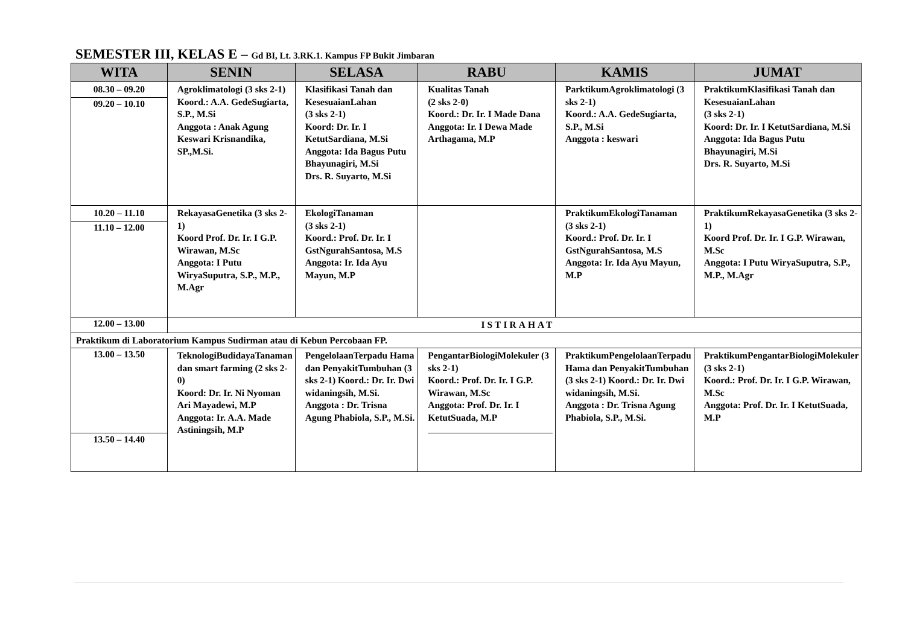SEMESTER III, KELAS E – Gd BI, Lt. 3.RK.1. Kampus FP Bukit Jimbaran
| WITA | SENIN | SELASA | RABU | KAMIS | JUMAT |
| --- | --- | --- | --- | --- | --- |
| 08.30 – 09.20 09.20 – 10.10 | Agroklimatologi (3 sks 2-1) Koord.: A.A. GedeSugiarta, S.P., M.Si Anggota : Anak Agung Keswari Krisnandika, SP.,M.Si. | Klasifikasi Tanah dan KesesuaianLahan (3 sks 2-1) Koord: Dr. Ir. I KetutSardiana, M.Si Anggota: Ida Bagus Putu Bhayunagiri, M.Si Drs. R. Suyarto, M.Si | Kualitas Tanah (2 sks 2-0) Koord.: Dr. Ir. I Made Dana Anggota: Ir. I Dewa Made Arthagama, M.P | ParktikumAgroklimatologi (3 sks 2-1) Koord.: A.A. GedeSugiarta, S.P., M.Si Anggota : keswari | PraktikumKlasifikasi Tanah dan KesesuaianLahan (3 sks 2-1) Koord: Dr. Ir. I KetutSardiana, M.Si Anggota: Ida Bagus Putu Bhayunagiri, M.Si Drs. R. Suyarto, M.Si |
| 10.20 – 11.10 11.10 – 12.00 | RekayasaGenetika (3 sks 2-1) Koord Prof. Dr. Ir. I G.P. Wirawan, M.Sc Anggota: I Putu WiryaSuputra, S.P., M.P., M.Agr | EkologiTanaman (3 sks 2-1) Koord.: Prof. Dr. Ir. I GstNgurahSantosa, M.S Anggota: Ir. Ida Ayu Mayun, M.P | | PraktikumEkologiTanaman (3 sks 2-1) Koord.: Prof. Dr. Ir. I GstNgurahSantosa, M.S Anggota: Ir. Ida Ayu Mayun, M.P | PraktikumRekayasaGenetika (3 sks 2-1) Koord Prof. Dr. Ir. I G.P. Wirawan, M.Sc Anggota: I Putu WiryaSuputra, S.P., M.P., M.Agr |
| 12.00 – 13.00 | ISTIRAHAT | | | | |
| Praktikum di Laboratorium Kampus Sudirman atau di Kebun Percobaan FP. | | | | | |
| 13.00 – 13.50 13.50 – 14.40 | TeknologiBudidayaTanaman dan smart farming (2 sks 2-0) Koord: Dr. Ir. Ni Nyoman Ari Mayadewi, M.P Anggota: Ir. A.A. Made Astiningsih, M.P | PengelolaanTerpadu Hama dan PenyakitTumbuhan (3 sks 2-1) Koord.: Dr. Ir. Dwi widaningsih, M.Si. Anggota : Dr. Trisna Agung Phabiola, S.P., M.Si. | PengantarBiologiMolekuler (3 sks 2-1) Koord.: Prof. Dr. Ir. I G.P. Wirawan, M.Sc Anggota: Prof. Dr. Ir. I KetutSuada, M.P | PraktikumPengelolaanTerpadu Hama dan PenyakitTumbuhan (3 sks 2-1) Koord.: Dr. Ir. Dwi widaningsih, M.Si. Anggota : Dr. Trisna Agung Phabiola, S.P., M.Si. | PraktikumPengantarBiologiMolekuler (3 sks 2-1) Koord.: Prof. Dr. Ir. I G.P. Wirawan, M.Sc Anggota: Prof. Dr. Ir. I KetutSuada, M.P |